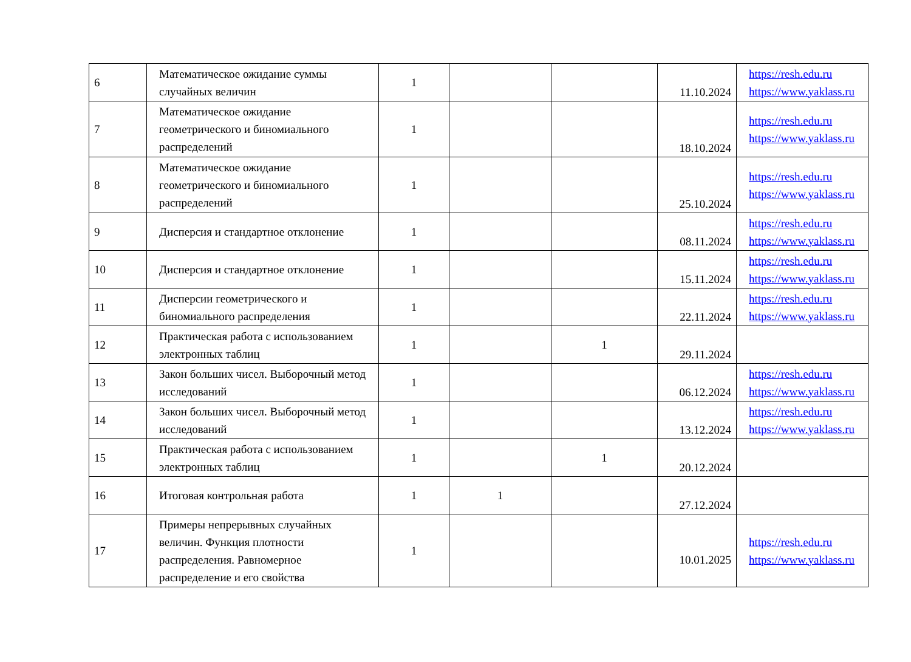| 6 | Математическое ожидание суммы случайных величин | 1 | | | 11.10.2024 | https://resh.edu.ru https://www.yaklass.ru |
| 7 | Математическое ожидание геометрического и биномиального распределений | 1 | | | 18.10.2024 | https://resh.edu.ru https://www.yaklass.ru |
| 8 | Математическое ожидание геометрического и биномиального распределений | 1 | | | 25.10.2024 | https://resh.edu.ru https://www.yaklass.ru |
| 9 | Дисперсия и стандартное отклонение | 1 | | | 08.11.2024 | https://resh.edu.ru https://www.yaklass.ru |
| 10 | Дисперсия и стандартное отклонение | 1 | | | 15.11.2024 | https://resh.edu.ru https://www.yaklass.ru |
| 11 | Дисперсии геометрического и биномиального распределения | 1 | | | 22.11.2024 | https://resh.edu.ru https://www.yaklass.ru |
| 12 | Практическая работа с использованием электронных таблиц | 1 | | 1 | 29.11.2024 | |
| 13 | Закон больших чисел. Выборочный метод исследований | 1 | | | 06.12.2024 | https://resh.edu.ru https://www.yaklass.ru |
| 14 | Закон больших чисел. Выборочный метод исследований | 1 | | | 13.12.2024 | https://resh.edu.ru https://www.yaklass.ru |
| 15 | Практическая работа с использованием электронных таблиц | 1 | | 1 | 20.12.2024 | |
| 16 | Итоговая контрольная работа | 1 | 1 | | 27.12.2024 | |
| 17 | Примеры непрерывных случайных величин. Функция плотности распределения. Равномерное распределение и его свойства | 1 | | | 10.01.2025 | https://resh.edu.ru https://www.yaklass.ru |